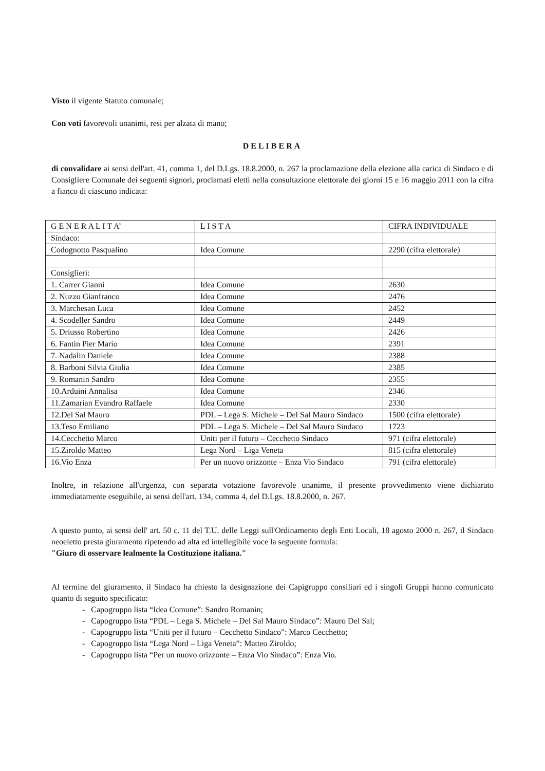Visto il vigente Statuto comunale;
Con voti favorevoli unanimi, resi per alzata di mano;
DELIBERA
di convalidare ai sensi dell'art. 41, comma 1, del D.Lgs. 18.8.2000, n. 267 la proclamazione della elezione alla carica di Sindaco e di Consigliere Comunale dei seguenti signori, proclamati eletti nella consultazione elettorale dei giorni 15 e 16 maggio 2011 con la cifra a fianco di ciascuno indicata:
| G E N E R A L I T A’ | L I S T A | CIFRA INDIVIDUALE |
| --- | --- | --- |
| Sindaco: | | |
| Codognotto Pasqualino | Idea Comune | 2290 (cifra elettorale) |
| Consiglieri: | | |
| 1. Carrer Gianni | Idea Comune | 2630 |
| 2. Nuzzo Gianfranco | Idea Comune | 2476 |
| 3. Marchesan Luca | Idea Comune | 2452 |
| 4. Scodeller Sandro | Idea Comune | 2449 |
| 5. Driusso Robertino | Idea Comune | 2426 |
| 6. Fantin Pier Mario | Idea Comune | 2391 |
| 7. Nadalin Daniele | Idea Comune | 2388 |
| 8. Barboni Silvia Giulia | Idea Comune | 2385 |
| 9. Romanin Sandro | Idea Comune | 2355 |
| 10.Arduini Annalisa | Idea Comune | 2346 |
| 11.Zamarian Evandro Raffaele | Idea Comune | 2330 |
| 12.Del Sal Mauro | PDL – Lega S. Michele – Del Sal Mauro Sindaco | 1500 (cifra elettorale) |
| 13.Teso Emiliano | PDL – Lega S. Michele – Del Sal Mauro Sindaco | 1723 |
| 14.Cecchetto Marco | Uniti per il futuro – Cecchetto Sindaco | 971 (cifra elettorale) |
| 15.Ziroldo Matteo | Lega Nord – Liga Veneta | 815 (cifra elettorale) |
| 16.Vio Enza | Per un nuovo orizzonte – Enza Vio Sindaco | 791 (cifra elettorale) |
Inoltre, in relazione all'urgenza, con separata votazione favorevole unanime, il presente provvedimento viene dichiarato immediatamente eseguibile, ai sensi dell'art. 134, comma 4, del D.Lgs. 18.8.2000, n. 267.
A questo punto, ai sensi dell' art. 50 c. 11 del T.U. delle Leggi sull'Ordinamento degli Enti Locali, 18 agosto 2000 n. 267, il Sindaco neoeletto presta giuramento ripetendo ad alta ed intellegibile voce la seguente formula:
"Giuro di osservare lealmente la Costituzione italiana."
Al termine del giuramento, il Sindaco ha chiesto la designazione dei Capigruppo consiliari ed i singoli Gruppi hanno comunicato quanto di seguito specificato:
- Capogruppo lista “Idea Comune”: Sandro Romanin;
- Capogruppo lista “PDL – Lega S. Michele – Del Sal Mauro Sindaco”: Mauro Del Sal;
- Capogruppo lista “Uniti per il futuro – Cecchetto Sindaco”: Marco Cecchetto;
- Capogruppo lista “Lega Nord – Liga Veneta”: Matteo Ziroldo;
- Capogruppo lista “Per un nuovo orizzonte – Enza Vio Sindaco”: Enza Vio.